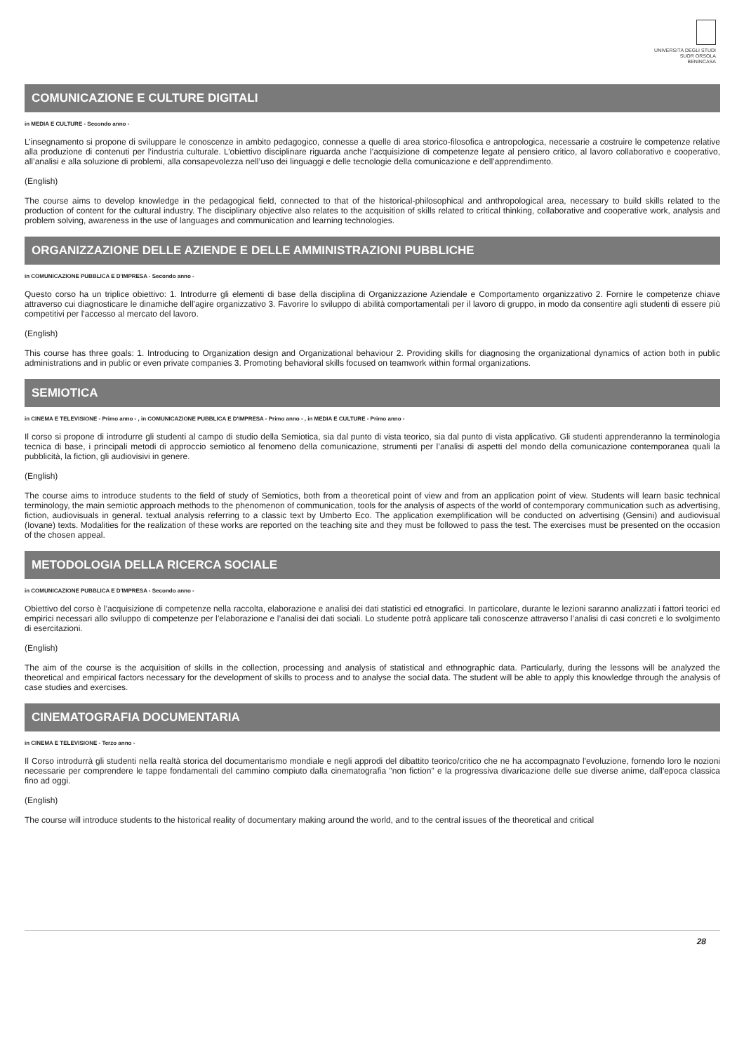UNIVERSITÀ DEGLI STUDI
SUOR ORSOLA
BENINCASA
COMUNICAZIONE E CULTURE DIGITALI
in MEDIA E CULTURE - Secondo anno -
L’insegnamento si propone di sviluppare le conoscenze in ambito pedagogico, connesse a quelle di area storico-filosofica e antropologica, necessarie a costruire le competenze relative alla produzione di contenuti per l’industria culturale. L’obiettivo disciplinare riguarda anche l’acquisizione di competenze legate al pensiero critico, al lavoro collaborativo e cooperativo, all’analisi e alla soluzione di problemi, alla consapevolezza nell’uso dei linguaggi e delle tecnologie della comunicazione e dell’apprendimento.
(English)
The course aims to develop knowledge in the pedagogical field, connected to that of the historical-philosophical and anthropological area, necessary to build skills related to the production of content for the cultural industry. The disciplinary objective also relates to the acquisition of skills related to critical thinking, collaborative and cooperative work, analysis and problem solving, awareness in the use of languages and communication and learning technologies.
ORGANIZZAZIONE DELLE AZIENDE E DELLE AMMINISTRAZIONI PUBBLICHE
in COMUNICAZIONE PUBBLICA E D'IMPRESA - Secondo anno -
Questo corso ha un triplice obiettivo: 1. Introdurre gli elementi di base della disciplina di Organizzazione Aziendale e Comportamento organizzativo 2. Fornire le competenze chiave attraverso cui diagnosticare le dinamiche dell'agire organizzativo 3. Favorire lo sviluppo di abilità comportamentali per il lavoro di gruppo, in modo da consentire agli studenti di essere più competitivi per l'accesso al mercato del lavoro.
(English)
This course has three goals: 1. Introducing to Organization design and Organizational behaviour 2. Providing skills for diagnosing the organizational dynamics of action both in public administrations and in public or even private companies 3. Promoting behavioral skills focused on teamwork within formal organizations.
SEMIOTICA
in CINEMA E TELEVISIONE - Primo anno - , in COMUNICAZIONE PUBBLICA E D'IMPRESA - Primo anno - , in MEDIA E CULTURE - Primo anno -
Il corso si propone di introdurre gli studenti al campo di studio della Semiotica, sia dal punto di vista teorico, sia dal punto di vista applicativo. Gli studenti apprenderanno la terminologia tecnica di base, i principali metodi di approccio semiotico al fenomeno della comunicazione, strumenti per l’analisi di aspetti del mondo della comunicazione contemporanea quali la pubblicità, la fiction, gli audiovisivi in genere.
(English)
The course aims to introduce students to the field of study of Semiotics, both from a theoretical point of view and from an application point of view. Students will learn basic technical terminology, the main semiotic approach methods to the phenomenon of communication, tools for the analysis of aspects of the world of contemporary communication such as advertising, fiction, audiovisuals in general. textual analysis referring to a classic text by Umberto Eco. The application exemplification will be conducted on advertising (Gensini) and audiovisual (Iovane) texts. Modalities for the realization of these works are reported on the teaching site and they must be followed to pass the test. The exercises must be presented on the occasion of the chosen appeal.
METODOLOGIA DELLA RICERCA SOCIALE
in COMUNICAZIONE PUBBLICA E D'IMPRESA - Secondo anno -
Obiettivo del corso è l’acquisizione di competenze nella raccolta, elaborazione e analisi dei dati statistici ed etnografici. In particolare, durante le lezioni saranno analizzati i fattori teorici ed empirici necessari allo sviluppo di competenze per l’elaborazione e l’analisi dei dati sociali. Lo studente potrà applicare tali conoscenze attraverso l’analisi di casi concreti e lo svolgimento di esercitazioni.
(English)
The aim of the course is the acquisition of skills in the collection, processing and analysis of statistical and ethnographic data. Particularly, during the lessons will be analyzed the theoretical and empirical factors necessary for the development of skills to process and to analyse the social data. The student will be able to apply this knowledge through the analysis of case studies and exercises.
CINEMATOGRAFIA DOCUMENTARIA
in CINEMA E TELEVISIONE - Terzo anno -
Il Corso introdurrà gli studenti nella realtà storica del documentarismo mondiale e negli approdi del dibattito teorico/critico che ne ha accompagnato l'evoluzione, fornendo loro le nozioni necessarie per comprendere le tappe fondamentali del cammino compiuto dalla cinematografia "non fiction" e la progressiva divaricazione delle sue diverse anime, dall'epoca classica fino ad oggi.
(English)
The course will introduce students to the historical reality of documentary making around the world, and to the central issues of the theoretical and critical
28